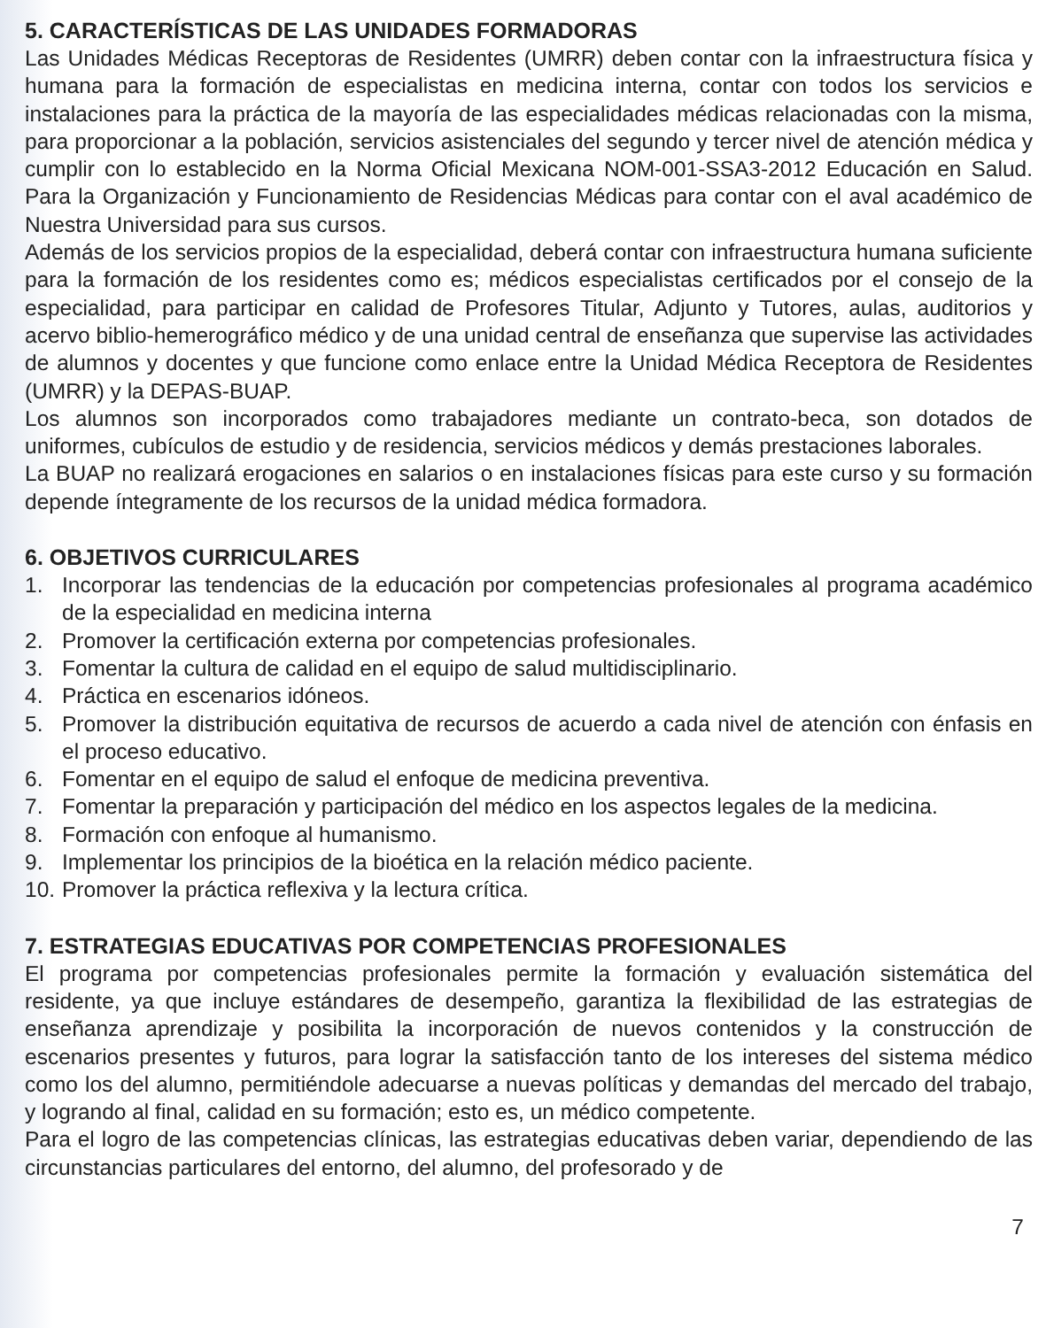5. CARACTERÍSTICAS DE LAS UNIDADES FORMADORAS
Las Unidades Médicas Receptoras de Residentes (UMRR) deben contar con la infraestructura física y humana para la formación de especialistas en medicina interna, contar con todos los servicios e instalaciones para la práctica de la mayoría de las especialidades médicas relacionadas con la misma, para proporcionar a la población, servicios asistenciales del segundo y tercer nivel de atención médica y cumplir con lo establecido en la Norma Oficial Mexicana NOM-001-SSA3-2012 Educación en Salud. Para la Organización y Funcionamiento de Residencias Médicas para contar con el aval académico de Nuestra Universidad para sus cursos.
Además de los servicios propios de la especialidad, deberá contar con infraestructura humana suficiente para la formación de los residentes como es; médicos especialistas certificados por el consejo de la especialidad, para participar en calidad de Profesores Titular, Adjunto y Tutores, aulas, auditorios y acervo biblio-hemerográfico médico y de una unidad central de enseñanza que supervise las actividades de alumnos y docentes y que funcione como enlace entre la Unidad Médica Receptora de Residentes (UMRR) y la DEPAS-BUAP.
Los alumnos son incorporados como trabajadores mediante un contrato-beca, son dotados de uniformes, cubículos de estudio y de residencia, servicios médicos y demás prestaciones laborales.
La BUAP no realizará erogaciones en salarios o en instalaciones físicas para este curso y su formación depende íntegramente de los recursos de la unidad médica formadora.
6. OBJETIVOS CURRICULARES
1. Incorporar las tendencias de la educación por competencias profesionales al programa académico de la especialidad en medicina interna
2. Promover la certificación externa por competencias profesionales.
3. Fomentar la cultura de calidad en el equipo de salud multidisciplinario.
4. Práctica en escenarios idóneos.
5. Promover la distribución equitativa de recursos de acuerdo a cada nivel de atención con énfasis en el proceso educativo.
6. Fomentar en el equipo de salud el enfoque de medicina preventiva.
7. Fomentar la preparación y participación del médico en los aspectos legales de la medicina.
8. Formación con enfoque al humanismo.
9. Implementar los principios de la bioética en la relación médico paciente.
10. Promover la práctica reflexiva y la lectura crítica.
7. ESTRATEGIAS EDUCATIVAS POR COMPETENCIAS PROFESIONALES
El programa por competencias profesionales permite la formación y evaluación sistemática del residente, ya que incluye estándares de desempeño, garantiza la flexibilidad de las estrategias de enseñanza aprendizaje y posibilita la incorporación de nuevos contenidos y la construcción de escenarios presentes y futuros, para lograr la satisfacción tanto de los intereses del sistema médico como los del alumno, permitiéndole adecuarse a nuevas políticas y demandas del mercado del trabajo, y logrando al final, calidad en su formación; esto es, un médico competente.
Para el logro de las competencias clínicas, las estrategias educativas deben variar, dependiendo de las circunstancias particulares del entorno, del alumno, del profesorado y de
7